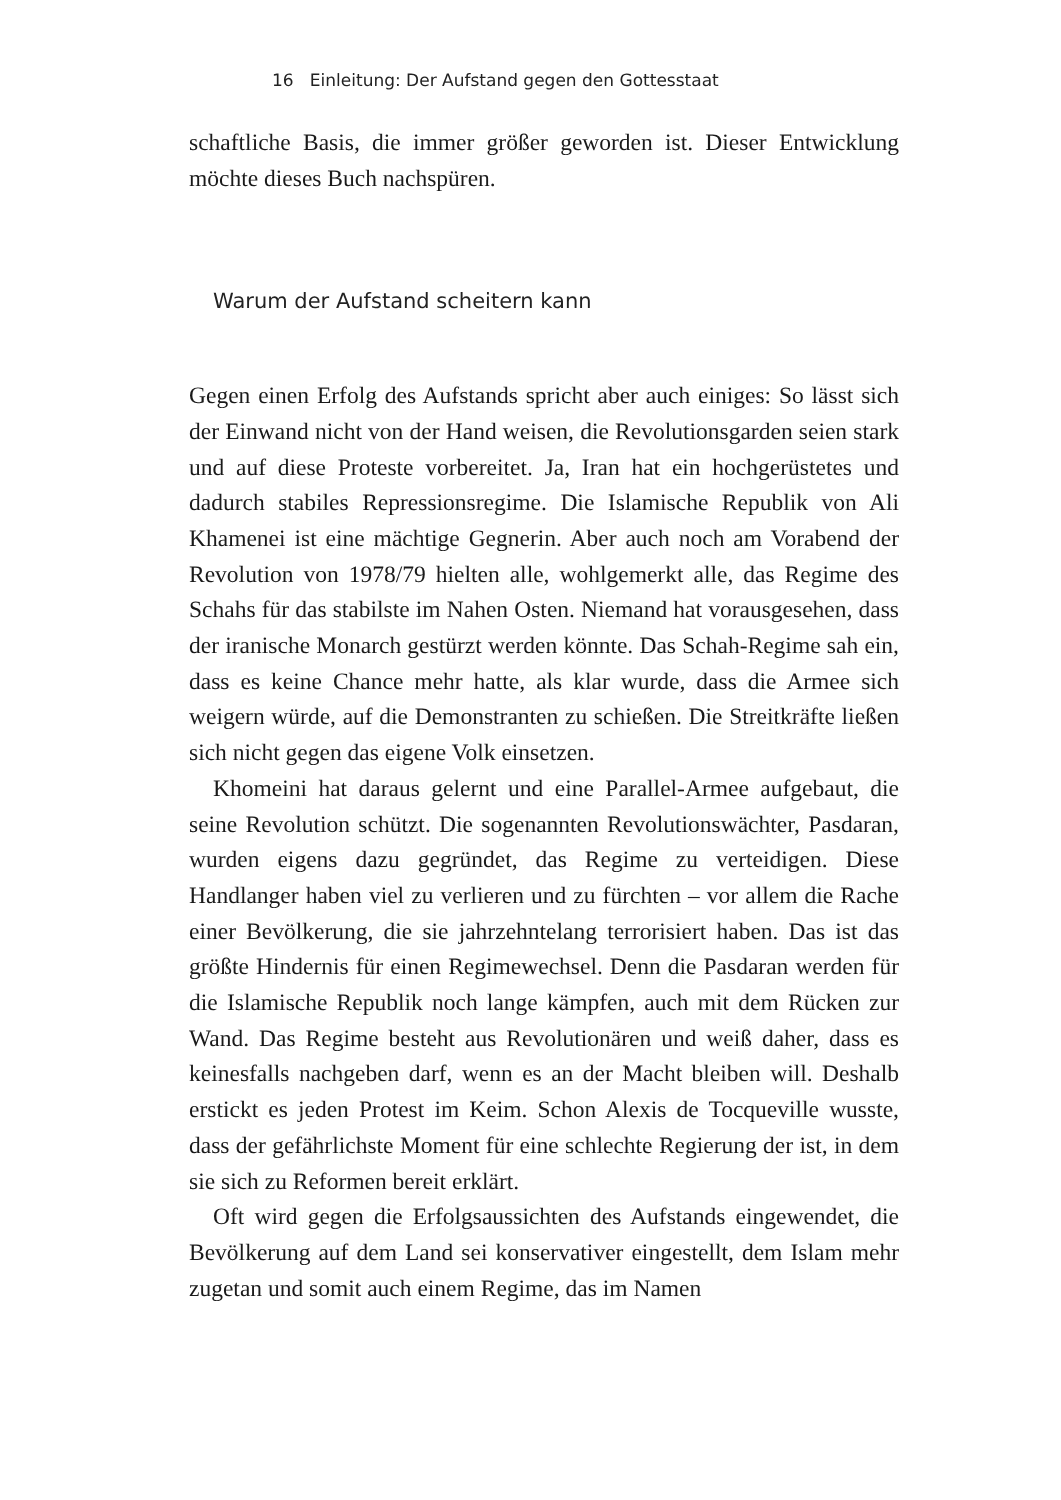16 Einleitung: Der Aufstand gegen den Gottesstaat
schaftliche Basis, die immer größer geworden ist. Dieser Entwicklung möchte dieses Buch nachspüren.
Warum der Aufstand scheitern kann
Gegen einen Erfolg des Aufstands spricht aber auch einiges: So lässt sich der Einwand nicht von der Hand weisen, die Revolutionsgarden seien stark und auf diese Proteste vorbereitet. Ja, Iran hat ein hochgerüstetes und dadurch stabiles Repressionsregime. Die Islamische Republik von Ali Khamenei ist eine mächtige Gegnerin. Aber auch noch am Vorabend der Revolution von 1978/79 hielten alle, wohlgemerkt alle, das Regime des Schahs für das stabilste im Nahen Osten. Niemand hat vorausgesehen, dass der iranische Monarch gestürzt werden könnte. Das Schah-Regime sah ein, dass es keine Chance mehr hatte, als klar wurde, dass die Armee sich weigern würde, auf die Demonstranten zu schießen. Die Streitkräfte ließen sich nicht gegen das eigene Volk einsetzen.
Khomeini hat daraus gelernt und eine Parallel-Armee aufgebaut, die seine Revolution schützt. Die sogenannten Revolutionswächter, Pasdaran, wurden eigens dazu gegründet, das Regime zu verteidigen. Diese Handlanger haben viel zu verlieren und zu fürchten – vor allem die Rache einer Bevölkerung, die sie jahrzehntelang terrorisiert haben. Das ist das größte Hindernis für einen Regimewechsel. Denn die Pasdaran werden für die Islamische Republik noch lange kämpfen, auch mit dem Rücken zur Wand. Das Regime besteht aus Revolutionären und weiß daher, dass es keinesfalls nachgeben darf, wenn es an der Macht bleiben will. Deshalb erstickt es jeden Protest im Keim. Schon Alexis de Tocqueville wusste, dass der gefährlichste Moment für eine schlechte Regierung der ist, in dem sie sich zu Reformen bereit erklärt.
Oft wird gegen die Erfolgsaussichten des Aufstands eingewendet, die Bevölkerung auf dem Land sei konservativer eingestellt, dem Islam mehr zugetan und somit auch einem Regime, das im Namen